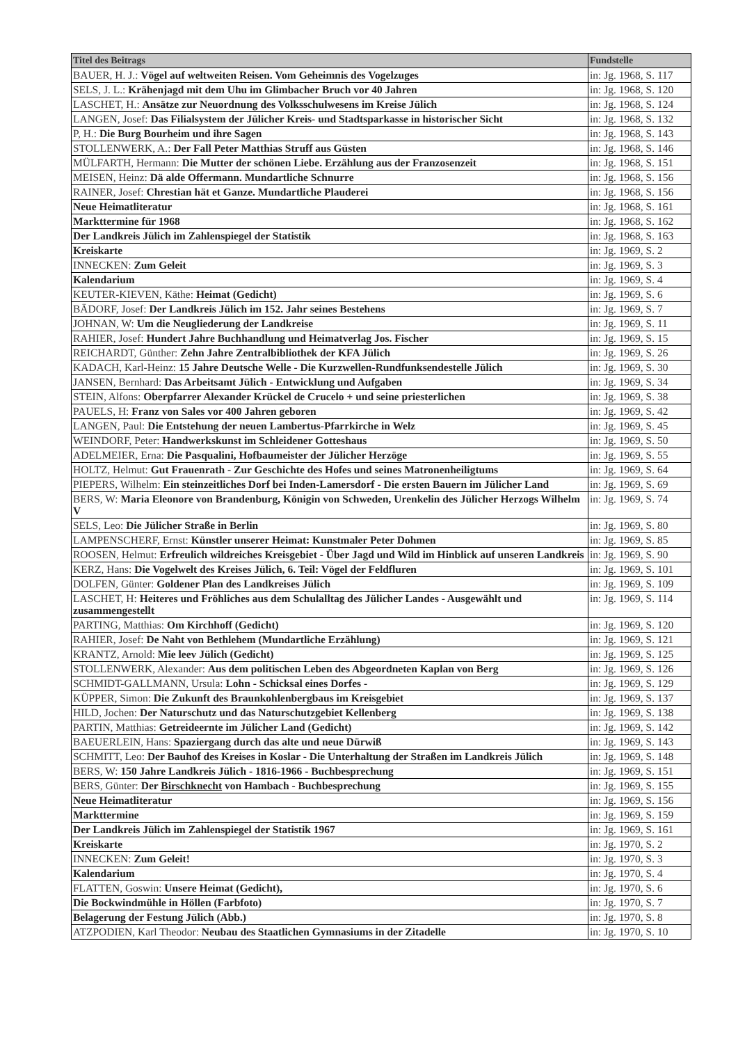| Titel des Beitrags | Fundstelle |
| --- | --- |
| BAUER, H. J.: Vögel auf weltweiten Reisen. Vom Geheimnis des Vogelzuges | in: Jg. 1968, S. 117 |
| SELS, J. L.: Krähenjagd mit dem Uhu im Glimbacher Bruch vor 40 Jahren | in: Jg. 1968, S. 120 |
| LASCHET, H.: Ansätze zur Neuordnung des Volksschulwesens im Kreise Jülich | in: Jg. 1968, S. 124 |
| LANGEN, Josef: Das Filialsystem der Jülicher Kreis- und Stadtsparkasse in historischer Sicht | in: Jg. 1968, S. 132 |
| P, H.: Die Burg Bourheim und ihre Sagen | in: Jg. 1968, S. 143 |
| STOLLENWERK, A.: Der Fall Peter Matthias Struff aus Güsten | in: Jg. 1968, S. 146 |
| MÜLFARTH, Hermann: Die Mutter der schönen Liebe. Erzählung aus der Franzosenzeit | in: Jg. 1968, S. 151 |
| MEISEN, Heinz: Dä alde Offermann. Mundartliche Schnurre | in: Jg. 1968, S. 156 |
| RAINER, Josef: Chrestian hät et Ganze. Mundartliche Plauderei | in: Jg. 1968, S. 156 |
| Neue Heimatliteratur | in: Jg. 1968, S. 161 |
| Markttermine für 1968 | in: Jg. 1968, S. 162 |
| Der Landkreis Jülich im Zahlenspiegel der Statistik | in: Jg. 1968, S. 163 |
| Kreiskarte | in: Jg. 1969, S. 2 |
| INNECKEN: Zum Geleit | in: Jg. 1969, S. 3 |
| Kalendarium | in: Jg. 1969, S. 4 |
| KEUTER-KIEVEN, Käthe: Heimat (Gedicht) | in: Jg. 1969, S. 6 |
| BÄDORF, Josef: Der Landkreis Jülich im 152. Jahr seines Bestehens | in: Jg. 1969, S. 7 |
| JOHNAN, W: Um die Neugliederung der Landkreise | in: Jg. 1969, S. 11 |
| RAHIER, Josef: Hundert Jahre Buchhandlung und Heimatverlag Jos. Fischer | in: Jg. 1969, S. 15 |
| REICHARDT, Günther: Zehn Jahre Zentralbibliothek der KFA Jülich | in: Jg. 1969, S. 26 |
| KADACH, Karl-Heinz: 15 Jahre Deutsche Welle - Die Kurzwellen-Rundfunksendestelle Jülich | in: Jg. 1969, S. 30 |
| JANSEN, Bernhard: Das Arbeitsamt Jülich - Entwicklung und Aufgaben | in: Jg. 1969, S. 34 |
| STEIN, Alfons: Oberpfarrer Alexander Krückel de Crucelo + und seine priesterlichen | in: Jg. 1969, S. 38 |
| PAUELS, H: Franz von Sales vor 400 Jahren geboren | in: Jg. 1969, S. 42 |
| LANGEN, Paul: Die Entstehung der neuen Lambertus-Pfarrkirche in Welz | in: Jg. 1969, S. 45 |
| WEINDORF, Peter: Handwerkskunst im Schleidener Gotteshaus | in: Jg. 1969, S. 50 |
| ADELMEIER, Erna: Die Pasqualini, Hofbaumeister der Jülicher Herzöge | in: Jg. 1969, S. 55 |
| HOLTZ, Helmut: Gut Frauenrath - Zur Geschichte des Hofes und seines Matronenheiligtums | in: Jg. 1969, S. 64 |
| PIEPERS, Wilhelm: Ein steinzeitliches Dorf bei Inden-Lamersdorf - Die ersten Bauern im Jülicher Land | in: Jg. 1969, S. 69 |
| BERS, W: Maria Eleonore von Brandenburg, Königin von Schweden, Urenkelin des Jülicher Herzogs Wilhelm V | in: Jg. 1969, S. 74 |
| SELS, Leo: Die Jülicher Straße in Berlin | in: Jg. 1969, S. 80 |
| LAMPENSCHERF, Ernst: Künstler unserer Heimat: Kunstmaler Peter Dohmen | in: Jg. 1969, S. 85 |
| ROOSEN, Helmut: Erfreulich wildreiches Kreisgebiet - Über Jagd und Wild im Hinblick auf unseren Landkreis | in: Jg. 1969, S. 90 |
| KERZ, Hans: Die Vogelwelt des Kreises Jülich, 6. Teil: Vögel der Feldfluren | in: Jg. 1969, S. 101 |
| DOLFEN, Günter: Goldener Plan des Landkreises Jülich | in: Jg. 1969, S. 109 |
| LASCHET, H: Heiteres und Fröhliches aus dem Schulalltag des Jülicher Landes - Ausgewählt und zusammengestellt | in: Jg. 1969, S. 114 |
| PARTING, Matthias: Om Kirchhoff (Gedicht) | in: Jg. 1969, S. 120 |
| RAHIER, Josef: De Naht von Bethlehem (Mundartliche Erzählung) | in: Jg. 1969, S. 121 |
| KRANTZ, Arnold: Mie leev Jülich (Gedicht) | in: Jg. 1969, S. 125 |
| STOLLENWERK, Alexander: Aus dem politischen Leben des Abgeordneten Kaplan von Berg | in: Jg. 1969, S. 126 |
| SCHMIDT-GALLMANN, Ursula: Lohn - Schicksal eines Dorfes - | in: Jg. 1969, S. 129 |
| KÜPPER, Simon: Die Zukunft des Braunkohlenbergbaus im Kreisgebiet | in: Jg. 1969, S. 137 |
| HILD, Jochen: Der Naturschutz und das Naturschutzgebiet Kellenberg | in: Jg. 1969, S. 138 |
| PARTIN, Matthias: Getreideernte im Jülicher Land (Gedicht) | in: Jg. 1969, S. 142 |
| BAEUERLEIN, Hans: Spaziergang durch das alte und neue Dürwiß | in: Jg. 1969, S. 143 |
| SCHMITT, Leo: Der Bauhof des Kreises in Koslar - Die Unterhaltung der Straßen im Landkreis Jülich | in: Jg. 1969, S. 148 |
| BERS, W: 150 Jahre Landkreis Jülich - 1816-1966 - Buchbesprechung | in: Jg. 1969, S. 151 |
| BERS, Günter: Der Birschknecht von Hambach - Buchbesprechung | in: Jg. 1969, S. 155 |
| Neue Heimatliteratur | in: Jg. 1969, S. 156 |
| Markttermine | in: Jg. 1969, S. 159 |
| Der Landkreis Jülich im Zahlenspiegel der Statistik 1967 | in: Jg. 1969, S. 161 |
| Kreiskarte | in: Jg. 1970, S. 2 |
| INNECKEN: Zum Geleit! | in: Jg. 1970, S. 3 |
| Kalendarium | in: Jg. 1970, S. 4 |
| FLATTEN, Goswin: Unsere Heimat (Gedicht), | in: Jg. 1970, S. 6 |
| Die Bockwindmühle in Höllen (Farbfoto) | in: Jg. 1970, S. 7 |
| Belagerung der Festung Jülich (Abb.) | in: Jg. 1970, S. 8 |
| ATZPODIEN, Karl Theodor: Neubau des Staatlichen Gymnasiums in der Zitadelle | in: Jg. 1970, S. 10 |